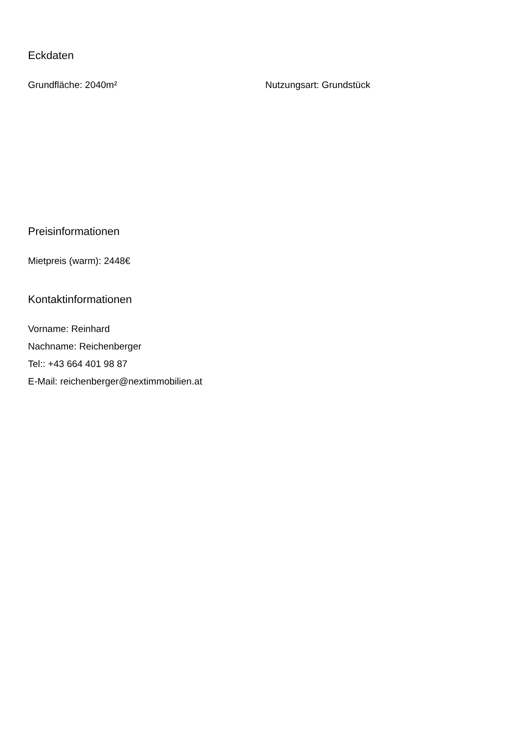Eckdaten
Grundfläche: 2040m² Nutzungsart: Grundstück
Preisinformationen
Mietpreis (warm): 2448€
Kontaktinformationen
Vorname: Reinhard
Nachname: Reichenberger
Tel:: +43 664 401 98 87
E-Mail: reichenberger@nextimmobilien.at